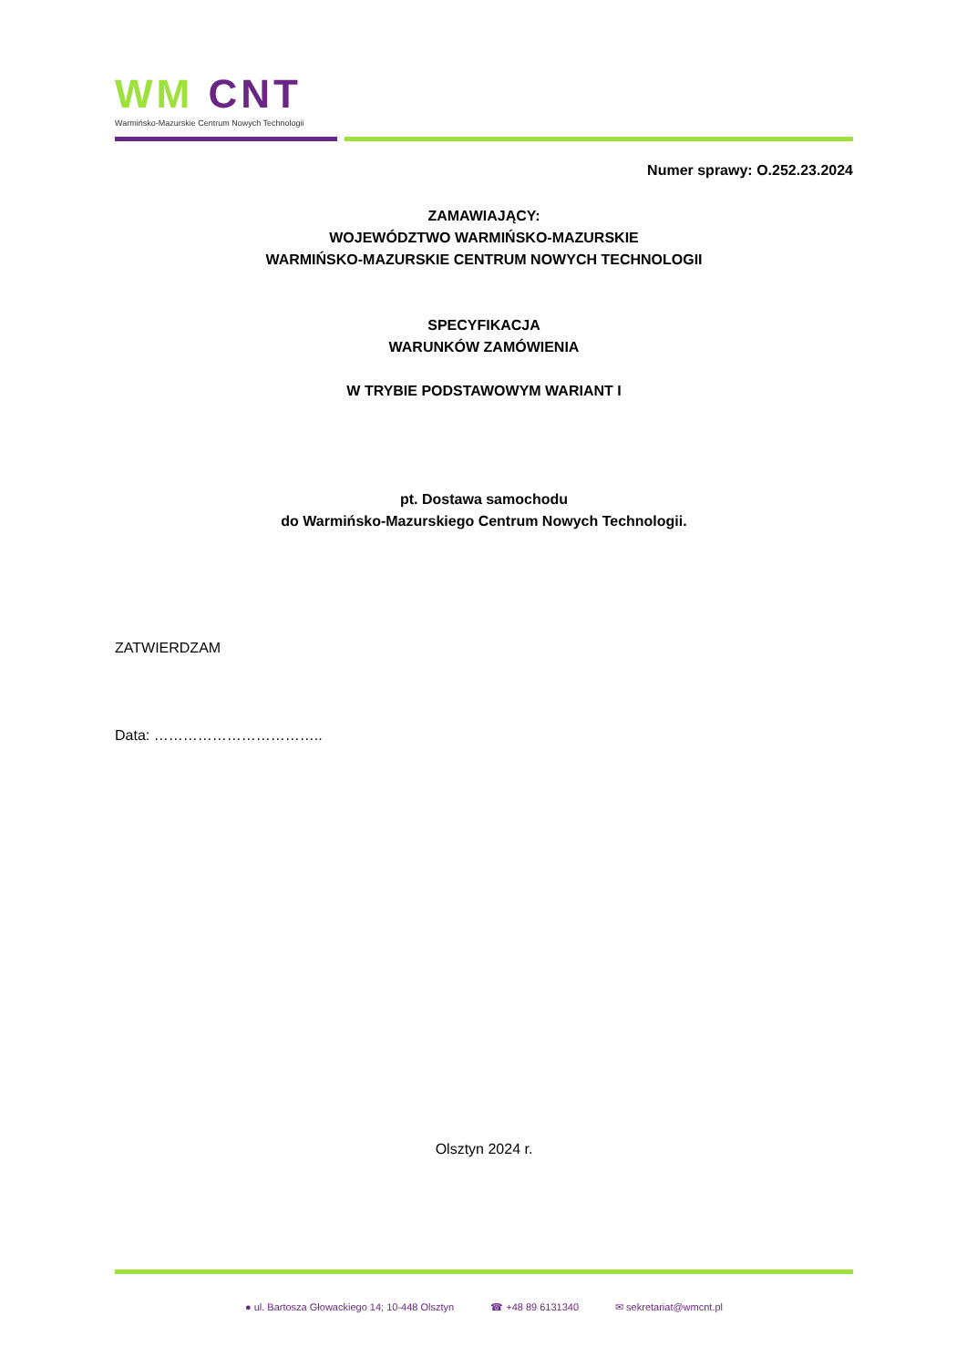WM CNT
Warmińsko-Mazurskie Centrum Nowych Technologii
Numer sprawy: O.252.23.2024
ZAMAWIAJĄCY:
WOJEWÓDZTWO WARMIŃSKO-MAZURSKIE
WARMIŃSKO-MAZURSKIE CENTRUM NOWYCH TECHNOLOGII
SPECYFIKACJA
WARUNKÓW ZAMÓWIENIA
W TRYBIE PODSTAWOWYM WARIANT I
pt. Dostawa samochodu
do Warmińsko-Mazurskiego Centrum Nowych Technologii.
ZATWIERDZAM
Data: ……………………………..
Olsztyn 2024 r.
● ul. Bartosza Głowackiego 14; 10-448 Olsztyn ☎ +48 89 6131340 ✉ sekretariat@wmcnt.pl